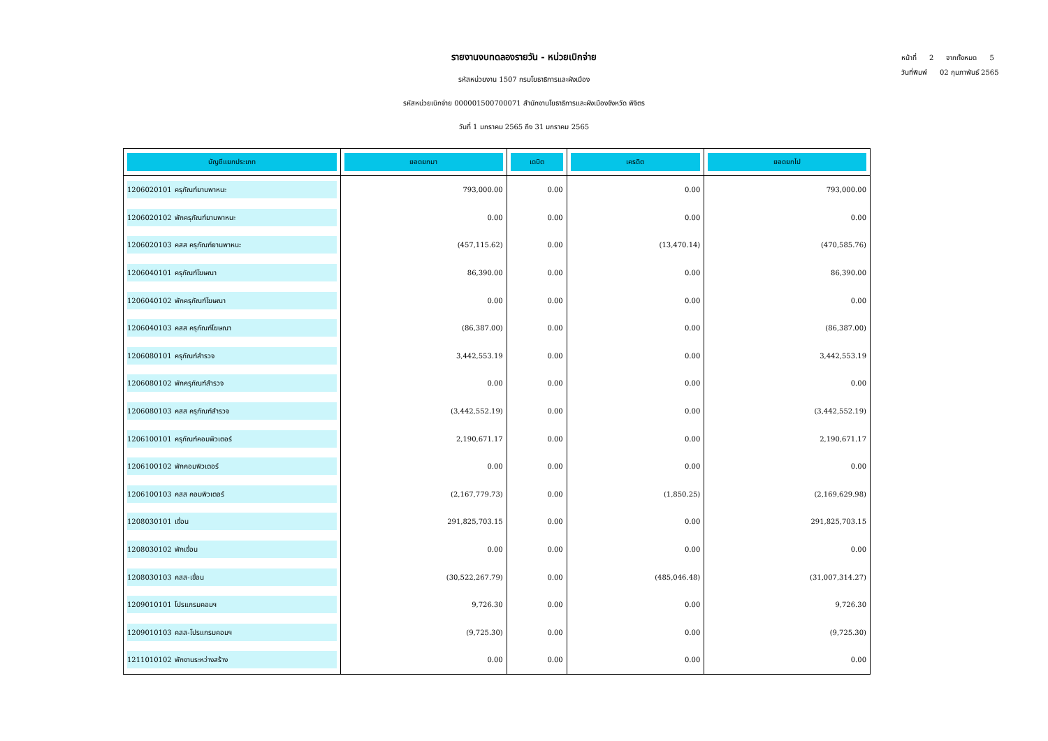รายงานงบทดลองรายวัน - หน่วยเบิกจ่าย
รหัสหน่วยงาน 1507 กรมโยธาธิการและผังเมือง
รหัสหน่วยเบิกจ่าย 000001500700071 สำนักงานโยธาธิการและผังเมืองจังหวัด พิจิตร
วันที่ 1 มกราคม 2565 ถึง 31 มกราคม 2565
หน้าที่ 2 จากทั้งหมด 5
วันที่พิมพ์ 02 กุมภาพันธ์ 2565
| บัญชีแยกประเภท | ยอดยกมา | เดบิต | เครดิต | ยอดยกไป |
| --- | --- | --- | --- | --- |
| 1206020101 ครุภัณฑ์ยานพาหนะ | 793,000.00 | 0.00 | 0.00 | 793,000.00 |
| 1206020102 พักครุภัณฑ์ยานพาหนะ | 0.00 | 0.00 | 0.00 | 0.00 |
| 1206020103 คสส ครุภัณฑ์ยานพาหนะ | (457,115.62) | 0.00 | (13,470.14) | (470,585.76) |
| 1206040101 ครุภัณฑ์โฆษณา | 86,390.00 | 0.00 | 0.00 | 86,390.00 |
| 1206040102 พักครุภัณฑ์โฆษณา | 0.00 | 0.00 | 0.00 | 0.00 |
| 1206040103 คสส ครุภัณฑ์โฆษณา | (86,387.00) | 0.00 | 0.00 | (86,387.00) |
| 1206080101 ครุภัณฑ์สำรวจ | 3,442,553.19 | 0.00 | 0.00 | 3,442,553.19 |
| 1206080102 พักครุภัณฑ์สำรวจ | 0.00 | 0.00 | 0.00 | 0.00 |
| 1206080103 คสส ครุภัณฑ์สำรวจ | (3,442,552.19) | 0.00 | 0.00 | (3,442,552.19) |
| 1206100101 ครุภัณฑ์คอมพิวเตอร์ | 2,190,671.17 | 0.00 | 0.00 | 2,190,671.17 |
| 1206100102 พักคอมพิวเตอร์ | 0.00 | 0.00 | 0.00 | 0.00 |
| 1206100103 คสส คอมพิวเตอร์ | (2,167,779.73) | 0.00 | (1,850.25) | (2,169,629.98) |
| 1208030101 เขื่อน | 291,825,703.15 | 0.00 | 0.00 | 291,825,703.15 |
| 1208030102 พักเขื่อน | 0.00 | 0.00 | 0.00 | 0.00 |
| 1208030103 คสส-เขื่อน | (30,522,267.79) | 0.00 | (485,046.48) | (31,007,314.27) |
| 1209010101 โปรแกรมคอมฯ | 9,726.30 | 0.00 | 0.00 | 9,726.30 |
| 1209010103 คสส-โปรแกรมคอมฯ | (9,725.30) | 0.00 | 0.00 | (9,725.30) |
| 1211010102 พักงานระหว่างสร้าง | 0.00 | 0.00 | 0.00 | 0.00 |